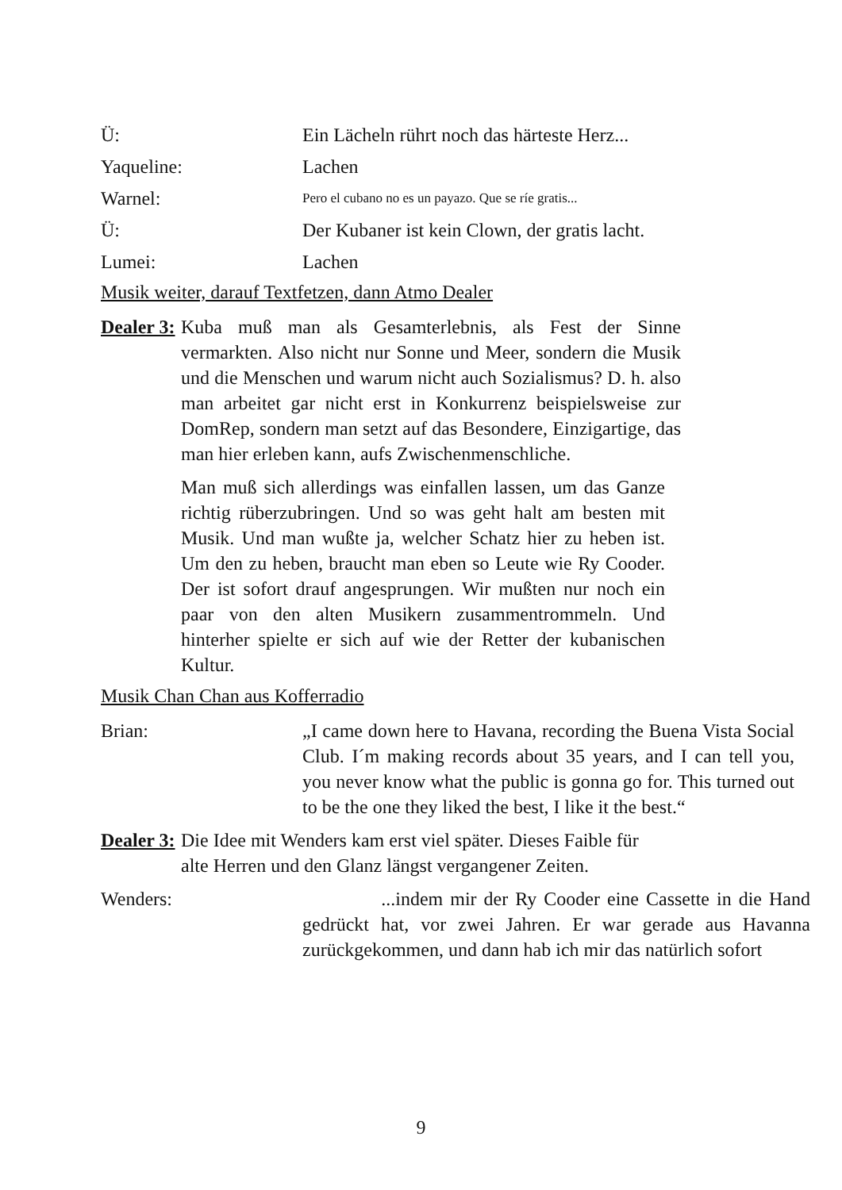Ü: Ein Lächeln rührt noch das härteste Herz...
Yaqueline: Lachen
Warnel:
Pero el cubano no es un payazo. Que se ríe gratis...
Ü: Der Kubaner ist kein Clown, der gratis lacht.
Lumei: Lachen
Musik weiter, darauf Textfetzen, dann Atmo Dealer
Dealer 3:
Kuba muß man als Gesamterlebnis, als Fest der Sinne vermarkten. Also nicht nur Sonne und Meer, sondern die Musik und die Menschen und warum nicht auch Sozialismus? D. h. also man arbeitet gar nicht erst in Konkurrenz beispielsweise zur DomRep, sondern man setzt auf das Besondere, Einzigartige, das man hier erleben kann, aufs Zwischenmenschliche.
Man muß sich allerdings was einfallen lassen, um das Ganze richtig rüberzubringen. Und so was geht halt am besten mit Musik. Und man wußte ja, welcher Schatz hier zu heben ist. Um den zu heben, braucht man eben so Leute wie Ry Cooder. Der ist sofort drauf angesprungen. Wir mußten nur noch ein paar von den alten Musikern zusammentrommeln. Und hinterher spielte er sich auf wie der Retter der kubanischen Kultur.
Musik Chan Chan aus Kofferradio
Brian: „I came down here to Havana, recording the Buena Vista Social Club. I´m making records about 35 years, and I can tell you, you never know what the public is gonna go for. This turned out to be the one they liked the best, I like it the best.“
Dealer 3:
Die Idee mit Wenders kam erst viel später. Dieses Faible für
alte Herren und den Glanz längst vergangener Zeiten.
Wenders: ...indem mir der Ry Cooder eine Cassette in die Hand gedrückt hat, vor zwei Jahren. Er war gerade aus Havanna zurückgekommen, und dann hab ich mir das natürlich sofort
9